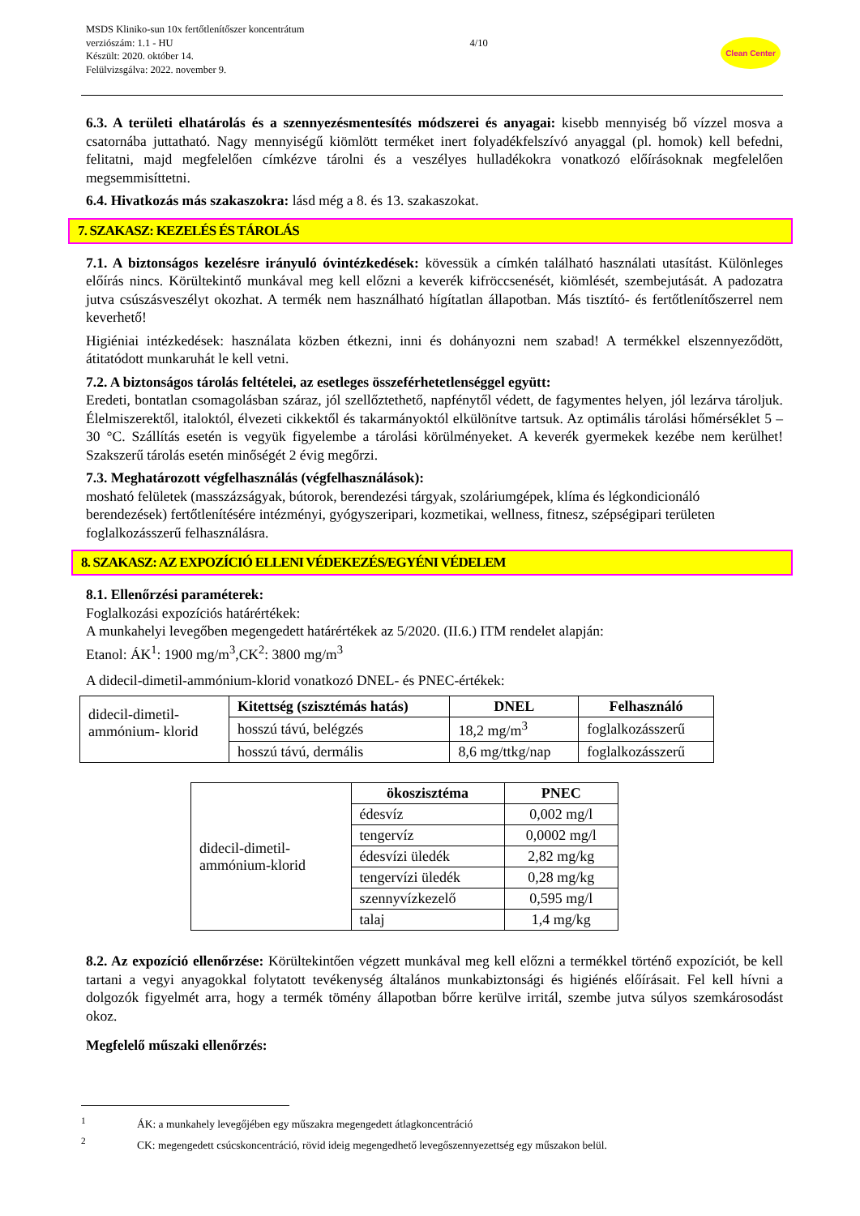MSDS Kliniko-sun 10x fertőtlenítőszer koncentrátum
verziószám: 1.1 - HU
Készült: 2020. október 14.
Felülvizsgálva: 2022. november 9.
4/10
Clean Center
6.3. A területi elhatárolás és a szennyezésmentesítés módszerei és anyagai: kisebb mennyiség bő vízzel mosva a csatornába juttatható. Nagy mennyiségű kiömlött terméket inert folyadékfelszívó anyaggal (pl. homok) kell befedni, felitatni, majd megfelelően címkézve tárolni és a veszélyes hulladékokra vonatkozó előírásoknak megfelelően megsemmisíttetni.
6.4. Hivatkozás más szakaszokra: lásd még a 8. és 13. szakaszokat.
7. SZAKASZ: KEZELÉS ÉS TÁROLÁS
7.1. A biztonságos kezelésre irányuló óvintézkedések: kövessük a címkén található használati utasítást. Különleges előírás nincs. Körültekintő munkával meg kell előzni a keverék kifröccsenését, kiömlését, szembejutását. A padozatra jutva csúszásveszélyt okozhat. A termék nem használható hígítatlan állapotban. Más tisztító- és fertőtlenítőszerrel nem keverhető!
Higiéniai intézkedések: használata közben étkezni, inni és dohányozni nem szabad! A termékkel elszennyeződött, átitatódott munkaruhát le kell vetni.
7.2. A biztonságos tárolás feltételei, az esetleges összeférhetetlenséggel együtt:
Eredeti, bontatlan csomagolásban száraz, jól szellőztethető, napfénytől védett, de fagymentes helyen, jól lezárva tároljuk. Élelmiszerektől, italoktól, élvezeti cikkektől és takarmányoktól elkülönítve tartsuk. Az optimális tárolási hőmérséklet 5 – 30 °C. Szállítás esetén is vegyük figyelembe a tárolási körülményeket. A keverék gyermekek kezébe nem kerülhet! Szakszerű tárolás esetén minőségét 2 évig megőrzi.
7.3. Meghatározott végfelhasználás (végfelhasználások):
mosható felületek (masszázságyak, bútorok, berendezési tárgyak, szoláriumgépek, klíma és légkondicionáló berendezések) fertőtlenítésére intézményi, gyógyszeripari, kozmetikai, wellness, fitnesz, szépségipari területen foglalkozásszerű felhasználásra.
8. SZAKASZ: AZ EXPOZÍCIÓ ELLENI VÉDEKEZÉS/EGYÉNI VÉDELEM
8.1. Ellenőrzési paraméterek:
Foglalkozási expozíciós határértékek:
A munkahelyi levegőben megengedett határértékek az 5/2020. (II.6.) ITM rendelet alapján:
Etanol: ÁK<sup>1</sup>: 1900 mg/m<sup>3</sup>,CK<sup>2</sup>: 3800 mg/m<sup>3</sup>
A didecil-dimetil-ammónium-klorid vonatkozó DNEL- és PNEC-értékek:
| didecil-dimetil- ammónium- klorid | Kitettség (szisztémás hatás) | DNEL | Felhasználó |
| | hosszú távú, belégzés | 18,2 mg/m<sup>3</sup> | foglalkozásszerű |
| | hosszú távú, dermális | 8,6 mg/ttkg/nap | foglalkozásszerű |
| didecil-dimetil- ammónium-klorid | ökoszisztéma | PNEC |
| | édesvíz | 0,002 mg/l |
| | tengervíz | 0,0002 mg/l |
| | édesvízi üledék | 2,82 mg/kg |
| | tengervízi üledék | 0,28 mg/kg |
| | szennyvízkezelő | 0,595 mg/l |
| | talaj | 1,4 mg/kg |
8.2. Az expozíció ellenőrzése: Körültekintően végzett munkával meg kell előzni a termékkel történő expozíciót, be kell tartani a vegyi anyagokkal folytatott tevékenység általános munkabiztonsági és higiénés előírásait. Fel kell hívni a dolgozók figyelmét arra, hogy a termék tömény állapotban bőrre kerülve irritál, szembe jutva súlyos szemkárosodást okoz.
Megfelelő műszaki ellenőrzés:
<sup>1</sup> ÁK: a munkahely levegőjében egy műszakra megengedett átlagkoncentráció
<sup>2</sup> CK: megengedett csúcskoncentráció, rövid ideig megengedhető levegőszennyezettség egy műszakon belül.